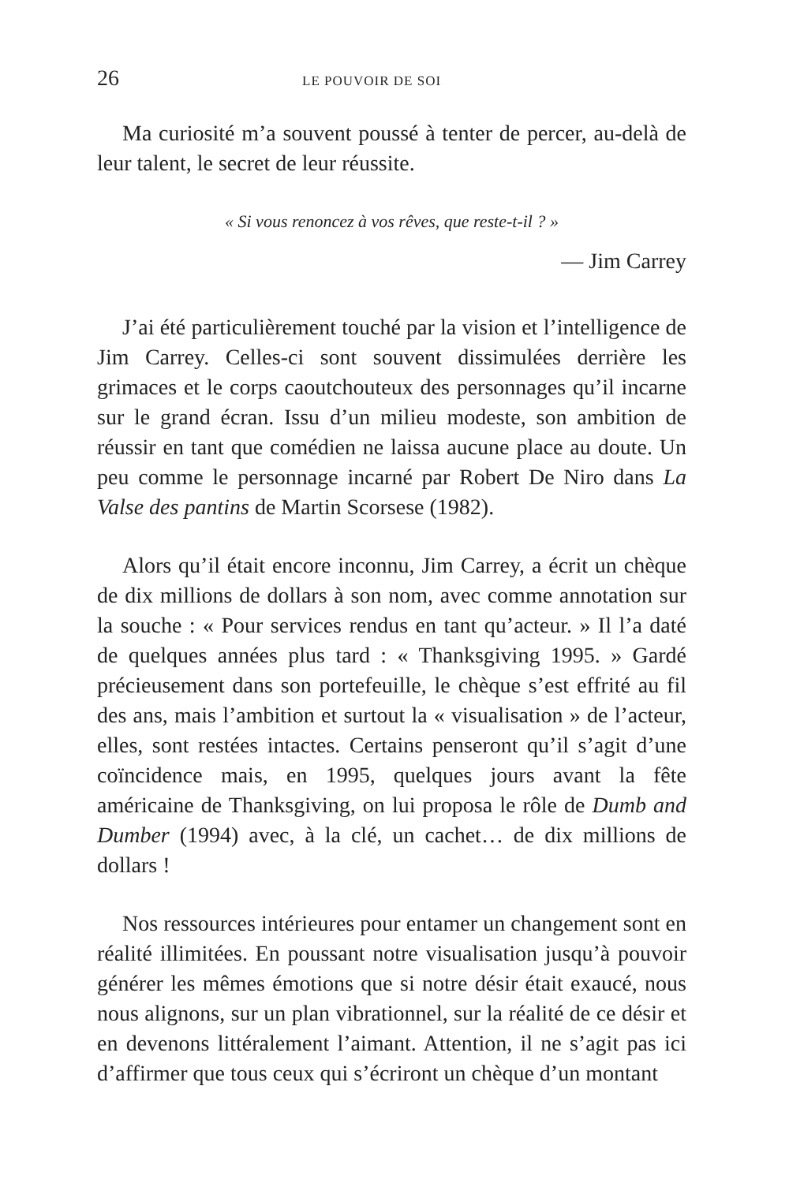26 LE POUVOIR DE SOI
Ma curiosité m’a souvent poussé à tenter de percer, au-delà de leur talent, le secret de leur réussite.
« Si vous renoncez à vos rêves, que reste-t-il ? »
— Jim Carrey
J’ai été particulièrement touché par la vision et l’intelligence de Jim Carrey. Celles-ci sont souvent dissimulées derrière les grimaces et le corps caoutchouteux des personnages qu’il incarne sur le grand écran. Issu d’un milieu modeste, son ambition de réussir en tant que comédien ne laissa aucune place au doute. Un peu comme le personnage incarné par Robert De Niro dans La Valse des pantins de Martin Scorsese (1982).
Alors qu’il était encore inconnu, Jim Carrey, a écrit un chèque de dix millions de dollars à son nom, avec comme annotation sur la souche : « Pour services rendus en tant qu’acteur. » Il l’a daté de quelques années plus tard : « Thanksgiving 1995. » Gardé précieusement dans son portefeuille, le chèque s’est effrité au fil des ans, mais l’ambition et surtout la « visualisation » de l’acteur, elles, sont restées intactes. Certains penseront qu’il s’agit d’une coïncidence mais, en 1995, quelques jours avant la fête américaine de Thanksgiving, on lui proposa le rôle de Dumb and Dumber (1994) avec, à la clé, un cachet… de dix millions de dollars !
Nos ressources intérieures pour entamer un changement sont en réalité illimitées. En poussant notre visualisation jusqu’à pouvoir générer les mêmes émotions que si notre désir était exaucé, nous nous alignons, sur un plan vibrationnel, sur la réalité de ce désir et en devenons littéralement l’aimant. Attention, il ne s’agit pas ici d’affirmer que tous ceux qui s’écriront un chèque d’un montant